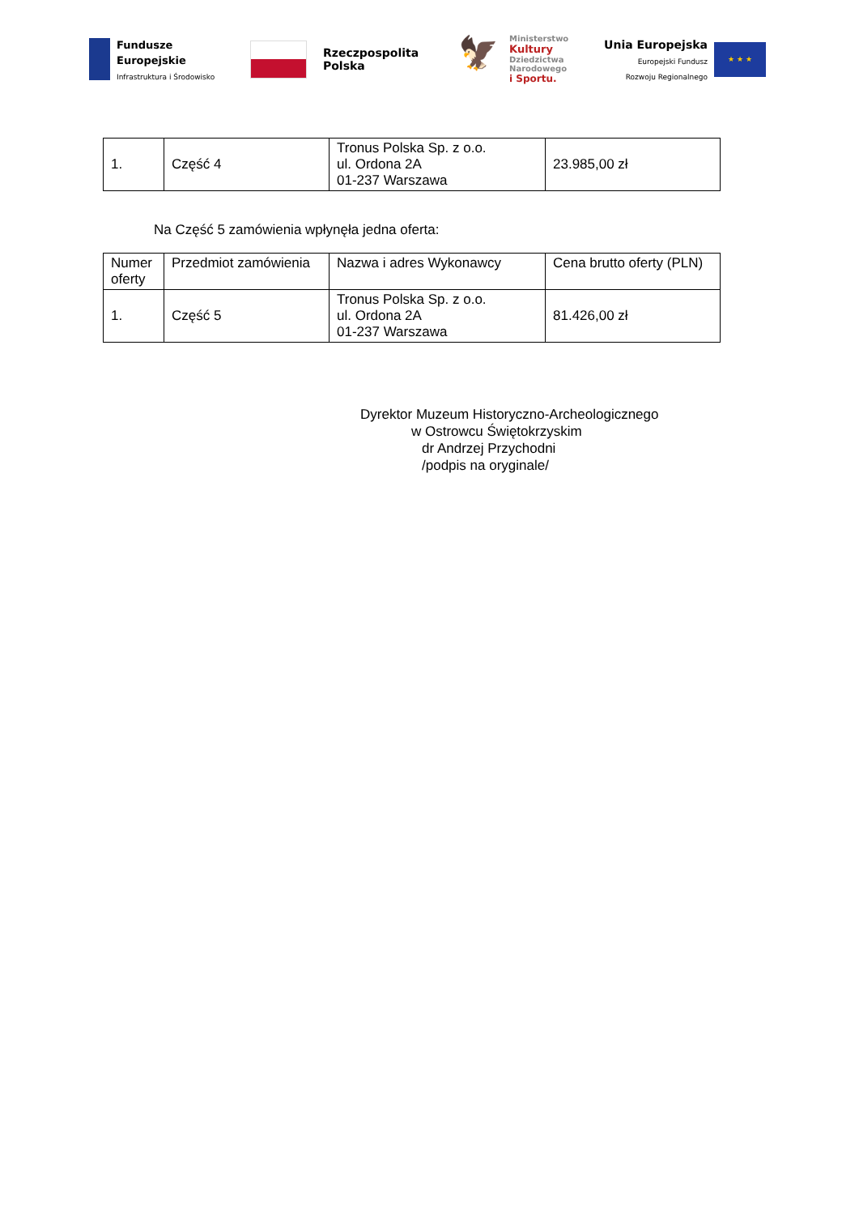Fundusze
Europejskie
Infrastruktura i Środowisko
Rzeczpospolita
Polska
🦅
Ministerstwo
Kultury
Dziedzictwa
Narodowego
i Sportu.
Unia Europejska
Europejski Fundusz
Rozwoju Regionalnego
★ ★ ★
| 1. | Część 4 | Tronus Polska Sp. z o.o. ul. Ordona 2A 01-237 Warszawa | 23.985,00 zł |
Na Część 5 zamówienia wpłynęła jedna oferta:
| Numer oferty | Przedmiot zamówienia | Nazwa i adres Wykonawcy | Cena brutto oferty (PLN) |
| 1. | Część 5 | Tronus Polska Sp. z o.o. ul. Ordona 2A 01-237 Warszawa | 81.426,00 zł |
Dyrektor Muzeum Historyczno-Archeologicznego
w Ostrowcu Świętokrzyskim
dr Andrzej Przychodni
/podpis na oryginale/